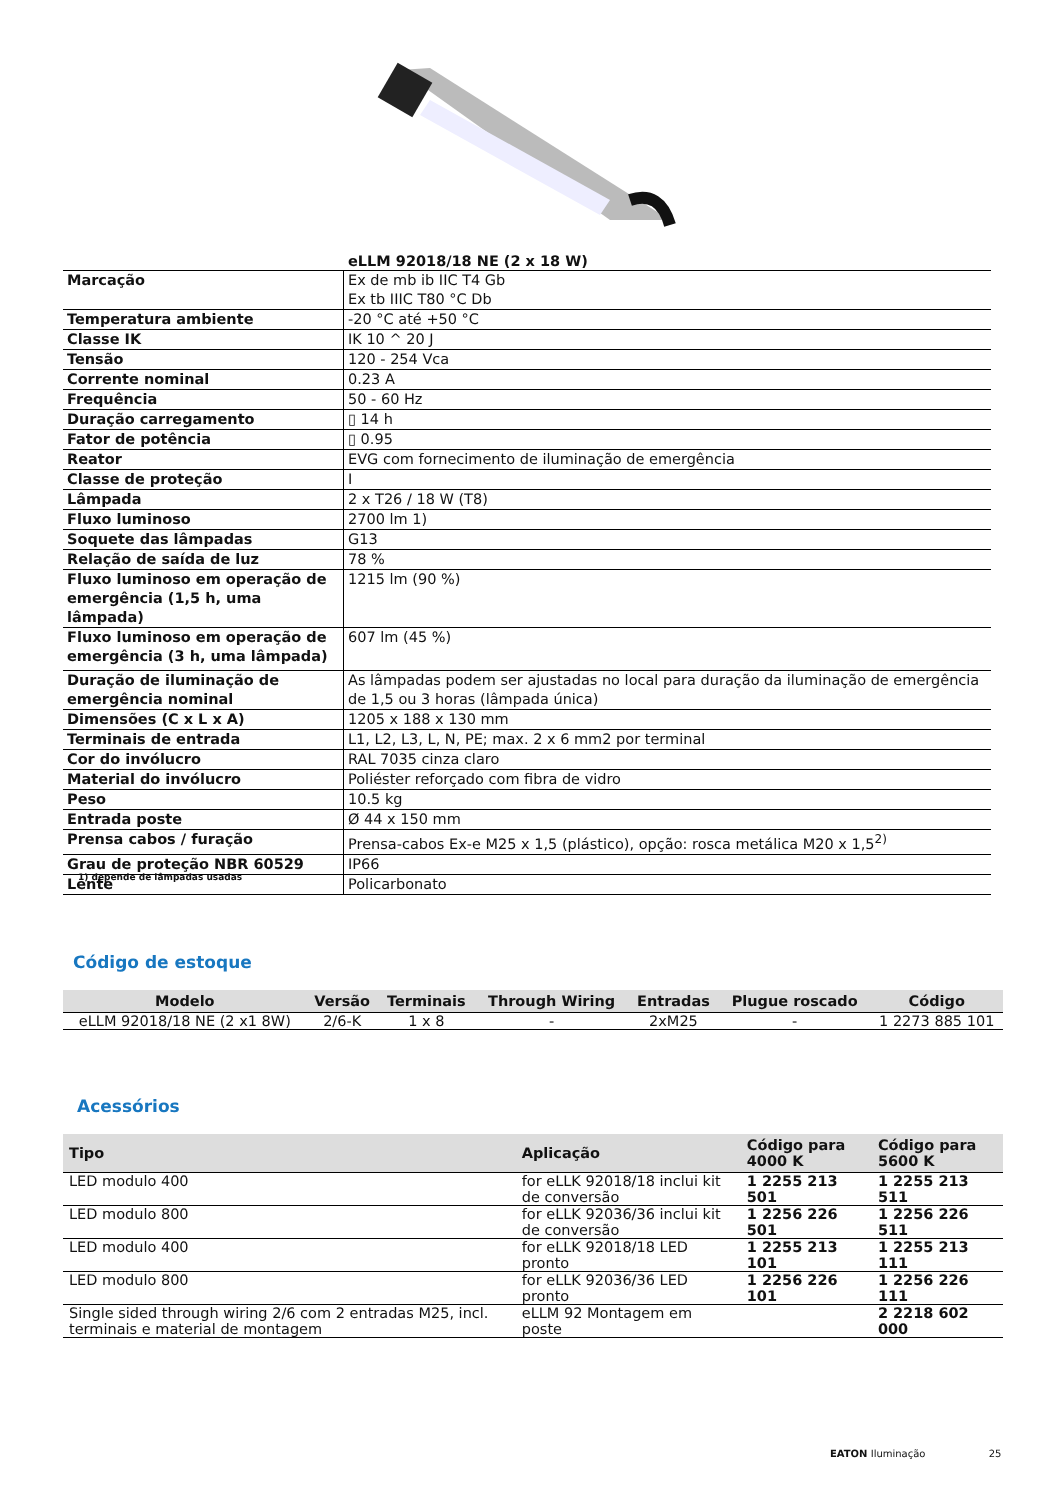| eLLM 92018/18 NE (2 x 18 W) | |
| --- | --- |
| Marcação | Ex de mb ib IIC T4 Gb Ex tb IIIC T80 °C Db |
| Temperatura ambiente | -20 °C até +50 °C |
| Classe IK | IK 10 ^ 20 J |
| Tensão | 120 - 254 Vca |
| Corrente nominal | 0.23 A |
| Frequência | 50 - 60 Hz |
| Duração carregamento | ▯ 14 h |
| Fator de potência | ▯ 0.95 |
| Reator | EVG com fornecimento de iluminação de emergência |
| Classe de proteção | I |
| Lâmpada | 2 x T26 / 18 W (T8) |
| Fluxo luminoso | 2700 lm 1) |
| Soquete das lâmpadas | G13 |
| Relação de saída de luz | 78 % |
| Fluxo luminoso em operação de emergência (1,5 h, uma lâmpada) | 1215 lm (90 %) |
| Fluxo luminoso em operação de emergência (3 h, uma lâmpada) | 607 lm (45 %) |
| Duração de iluminação de emergência nominal | As lâmpadas podem ser ajustadas no local para duração da iluminação de emergência de 1,5 ou 3 horas (lâmpada única) |
| Dimensões (C x L x A) | 1205 x 188 x 130 mm |
| Terminais de entrada | L1, L2, L3, L, N, PE; max. 2 x 6 mm2 por terminal |
| Cor do invólucro | RAL 7035 cinza claro |
| Material do invólucro | Poliéster reforçado com fibra de vidro |
| Peso | 10.5 kg |
| Entrada poste | Ø 44 x 150 mm |
| Prensa cabos / furação | Prensa-cabos Ex-e M25 x 1,5 (plástico), opção: rosca metálica M20 x 1,5<sup>2)</sup> |
| Grau de proteção NBR 60529 | IP66 |
| Lente | Policarbonato |
1) depende de lâmpadas usadas
Código de estoque
| Modelo | Versão | Terminais | Through Wiring | Entradas | Plugue roscado | Código |
| --- | --- | --- | --- | --- | --- | --- |
| eLLM 92018/18 NE (2 x1 8W) | 2/6-K | 1 x 8 | - | 2xM25 | - | 1 2273 885 101 |
Acessórios
| Tipo | Aplicação | Código para 4000 K | Código para 5600 K |
| --- | --- | --- | --- |
| LED modulo 400 | for eLLK 92018/18 inclui kit de conversão | 1 2255 213 501 | 1 2255 213 511 |
| LED modulo 800 | for eLLK 92036/36 inclui kit de conversão | 1 2256 226 501 | 1 2256 226 511 |
| LED modulo 400 | for eLLK 92018/18 LED pronto | 1 2255 213 101 | 1 2255 213 111 |
| LED modulo 800 | for eLLK 92036/36 LED pronto | 1 2256 226 101 | 1 2256 226 111 |
| Single sided through wiring 2/6 com 2 entradas M25, incl. terminais e material de montagem | eLLM 92 Montagem em poste | | 2 2218 602 000 |
EATON Iluminação 25